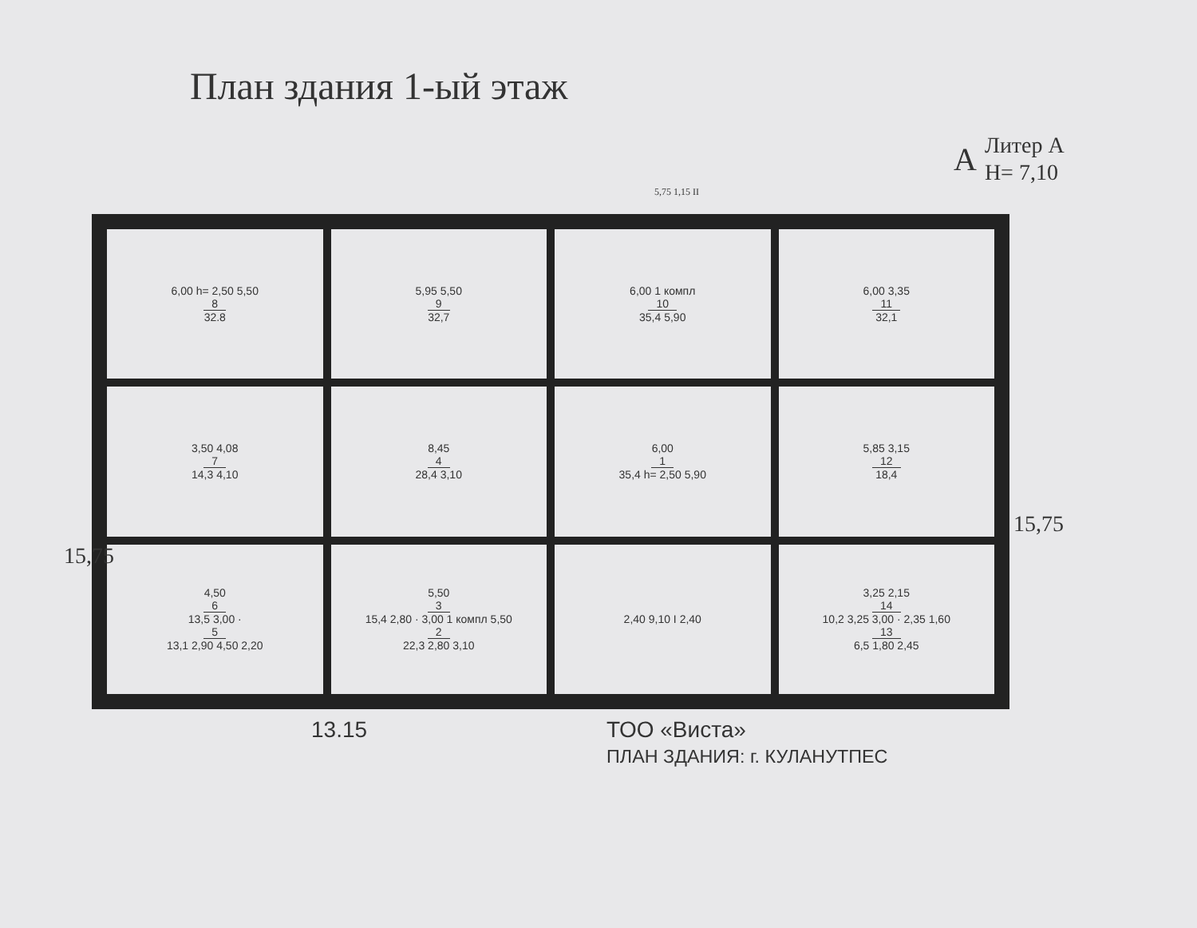План здания 1-ый этаж
А
Литер А
H= 7,10
5,75 1,15 II
6,00 h= 2,50 5,50
8
32.8
5,95 5,50
9
32,7
6,00 1 компл
10
35,4 5,90
6,00 3,35
11
32,1
3,50 4,08
7
14,3 4,10
8,45
4
28,4 3,10
6,00
1
35,4 h= 2,50 5,90
5,85 3,15
12
18,4
4,50
6
13,5 3,00 ·
5
13,1 2,90 4,50 2,20
5,50
3
15,4 2,80 · 3,00 1 компл 5,50
2
22,3 2,80 3,10
2,40 9,10 I 2,40
3,25 2,15
14
10,2 3,25 3,00 · 2,35 1,60
13
6,5 1,80 2,45
15,75
15,75
13.15 ТОО «Виста»
ПЛАН ЗДАНИЯ: г. КУЛАНУТПЕС